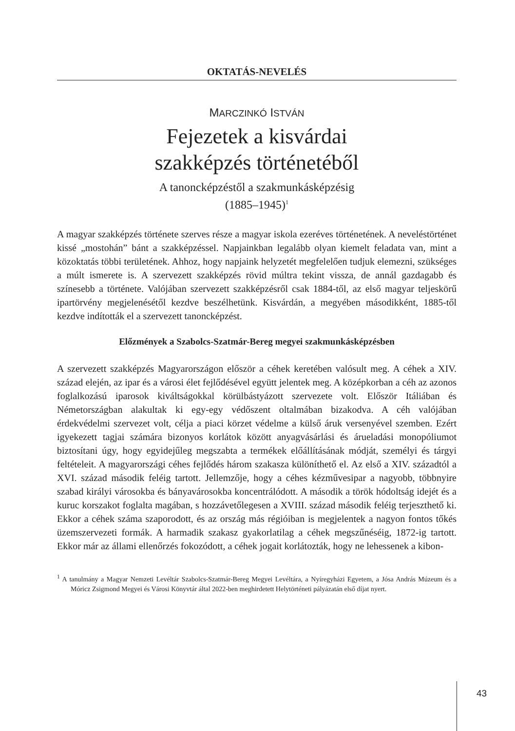OKTATÁS-NEVELÉS
MARCZINKÓ ISTVÁN
Fejezetek a kisvárdai
szakképzés történetéből
A tanoncképzéstől a szakmunkásképzésig
(1885–1945)<sup>1</sup>
A magyar szakképzés története szerves része a magyar iskola ezeréves történetének. A neveléstörténet kissé „mostohán” bánt a szakképzéssel. Napjainkban legalább olyan kiemelt feladata van, mint a közoktatás többi területének. Ahhoz, hogy napjaink helyzetét megfelelően tudjuk elemezni, szükséges a múlt ismerete is. A szervezett szakképzés rövid múltra tekint vissza, de annál gazdagabb és színesebb a története. Valójában szervezett szakképzésről csak 1884-től, az első magyar teljeskörű ipartörvény megjelenésétől kezdve beszélhetünk. Kisvárdán, a megyében másodikként, 1885-től kezdve indították el a szervezett tanoncképzést.
Előzmények a Szabolcs-Szatmár-Bereg megyei szakmunkásképzésben
A szervezett szakképzés Magyarországon először a céhek keretében valósult meg. A céhek a XIV. század elején, az ipar és a városi élet fejlődésével együtt jelentek meg. A középkorban a céh az azonos foglalkozású iparosok kiváltságokkal körülbástyázott szervezete volt. Először Itáliában és Németországban alakultak ki egy-egy védőszent oltalmában bizakodva. A céh valójában érdekvédelmi szervezet volt, célja a piaci körzet védelme a külső áruk versenyével szemben. Ezért igyekezett tagjai számára bizonyos korlátok között anyagvásárlási és árueladási monopóliumot biztosítani úgy, hogy egyidejűleg megszabta a termékek előállításának módját, személyi és tárgyi feltételeit. A magyarországi céhes fejlődés három szakasza különíthető el. Az első a XIV. századtól a XVI. század második feléig tartott. Jellemzője, hogy a céhes kézművesipar a nagyobb, többnyire szabad királyi városokba és bányavárosokba koncentrálódott. A második a török hódoltság idejét és a kuruc korszakot foglalta magában, s hozzávetőlegesen a XVIII. század második feléig terjeszthető ki. Ekkor a céhek száma szaporodott, és az ország más régióiban is megjelentek a nagyon fontos tőkés üzemszervezeti formák. A harmadik szakasz gyakorlatilag a céhek megszűnéséig, 1872-ig tartott. Ekkor már az állami ellenőrzés fokozódott, a céhek jogait korlátozták, hogy ne lehessenek a kibon-
<sup>1</sup> A tanulmány a Magyar Nemzeti Levéltár Szabolcs-Szatmár-Bereg Megyei Levéltára, a Nyíregyházi Egyetem, a Jósa András Múzeum és a Móricz Zsigmond Megyei és Városi Könyvtár által 2022-ben meghirdetett Helytörténeti pályázatán első díjat nyert.
43